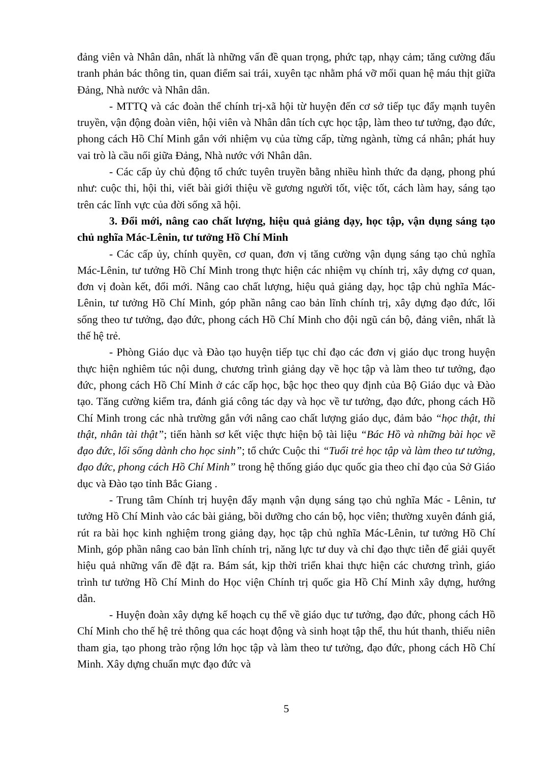đảng viên và Nhân dân, nhất là những vấn đề quan trọng, phức tạp, nhạy cảm; tăng cường đấu tranh phản bác thông tin, quan điểm sai trái, xuyên tạc nhằm phá vỡ mối quan hệ máu thịt giữa Đảng, Nhà nước và Nhân dân.
- MTTQ và các đoàn thể chính trị-xã hội từ huyện đến cơ sở tiếp tục đẩy mạnh tuyên truyền, vận động đoàn viên, hội viên và Nhân dân tích cực học tập, làm theo tư tưởng, đạo đức, phong cách Hồ Chí Minh gắn với nhiệm vụ của từng cấp, từng ngành, từng cá nhân; phát huy vai trò là cầu nối giữa Đảng, Nhà nước với Nhân dân.
- Các cấp ủy chủ động tổ chức tuyên truyền bằng nhiều hình thức đa dạng, phong phú như: cuộc thi, hội thi, viết bài giới thiệu về gương người tốt, việc tốt, cách làm hay, sáng tạo trên các lĩnh vực của đời sống xã hội.
3. Đổi mới, nâng cao chất lượng, hiệu quả giảng dạy, học tập, vận dụng sáng tạo chủ nghĩa Mác-Lênin, tư tưởng Hồ Chí Minh
- Các cấp ủy, chính quyền, cơ quan, đơn vị tăng cường vận dụng sáng tạo chủ nghĩa Mác-Lênin, tư tưởng Hồ Chí Minh trong thực hiện các nhiệm vụ chính trị, xây dựng cơ quan, đơn vị đoàn kết, đổi mới. Nâng cao chất lượng, hiệu quả giảng dạy, học tập chủ nghĩa Mác-Lênin, tư tưởng Hồ Chí Minh, góp phần nâng cao bản lĩnh chính trị, xây dựng đạo đức, lối sống theo tư tưởng, đạo đức, phong cách Hồ Chí Minh cho đội ngũ cán bộ, đảng viên, nhất là thế hệ trẻ.
- Phòng Giáo dục và Đào tạo huyện tiếp tục chỉ đạo các đơn vị giáo dục trong huyện thực hiện nghiêm túc nội dung, chương trình giảng dạy về học tập và làm theo tư tưởng, đạo đức, phong cách Hồ Chí Minh ở các cấp học, bậc học theo quy định của Bộ Giáo dục và Đào tạo. Tăng cường kiểm tra, đánh giá công tác dạy và học về tư tưởng, đạo đức, phong cách Hồ Chí Minh trong các nhà trường gắn với nâng cao chất lượng giáo dục, đảm bảo “học thật, thi thật, nhân tài thật”; tiến hành sơ kết việc thực hiện bộ tài liệu “Bác Hồ và những bài học về đạo đức, lối sống dành cho học sinh”; tổ chức Cuộc thi “Tuổi trẻ học tập và làm theo tư tưởng, đạo đức, phong cách Hồ Chí Minh” trong hệ thống giáo dục quốc gia theo chỉ đạo của Sở Giáo dục và Đào tạo tỉnh Bắc Giang .
- Trung tâm Chính trị huyện đẩy mạnh vận dụng sáng tạo chủ nghĩa Mác - Lênin, tư tưởng Hồ Chí Minh vào các bài giảng, bồi dưỡng cho cán bộ, học viên; thường xuyên đánh giá, rút ra bài học kinh nghiệm trong giảng dạy, học tập chủ nghĩa Mác-Lênin, tư tưởng Hồ Chí Minh, góp phần nâng cao bản lĩnh chính trị, năng lực tư duy và chỉ đạo thực tiễn để giải quyết hiệu quả những vấn đề đặt ra. Bám sát, kịp thời triển khai thực hiện các chương trình, giáo trình tư tưởng Hồ Chí Minh do Học viện Chính trị quốc gia Hồ Chí Minh xây dựng, hướng dẫn.
- Huyện đoàn xây dựng kế hoạch cụ thể về giáo dục tư tưởng, đạo đức, phong cách Hồ Chí Minh cho thế hệ trẻ thông qua các hoạt động và sinh hoạt tập thể, thu hút thanh, thiếu niên tham gia, tạo phong trào rộng lớn học tập và làm theo tư tưởng, đạo đức, phong cách Hồ Chí Minh. Xây dựng chuẩn mực đạo đức và
5